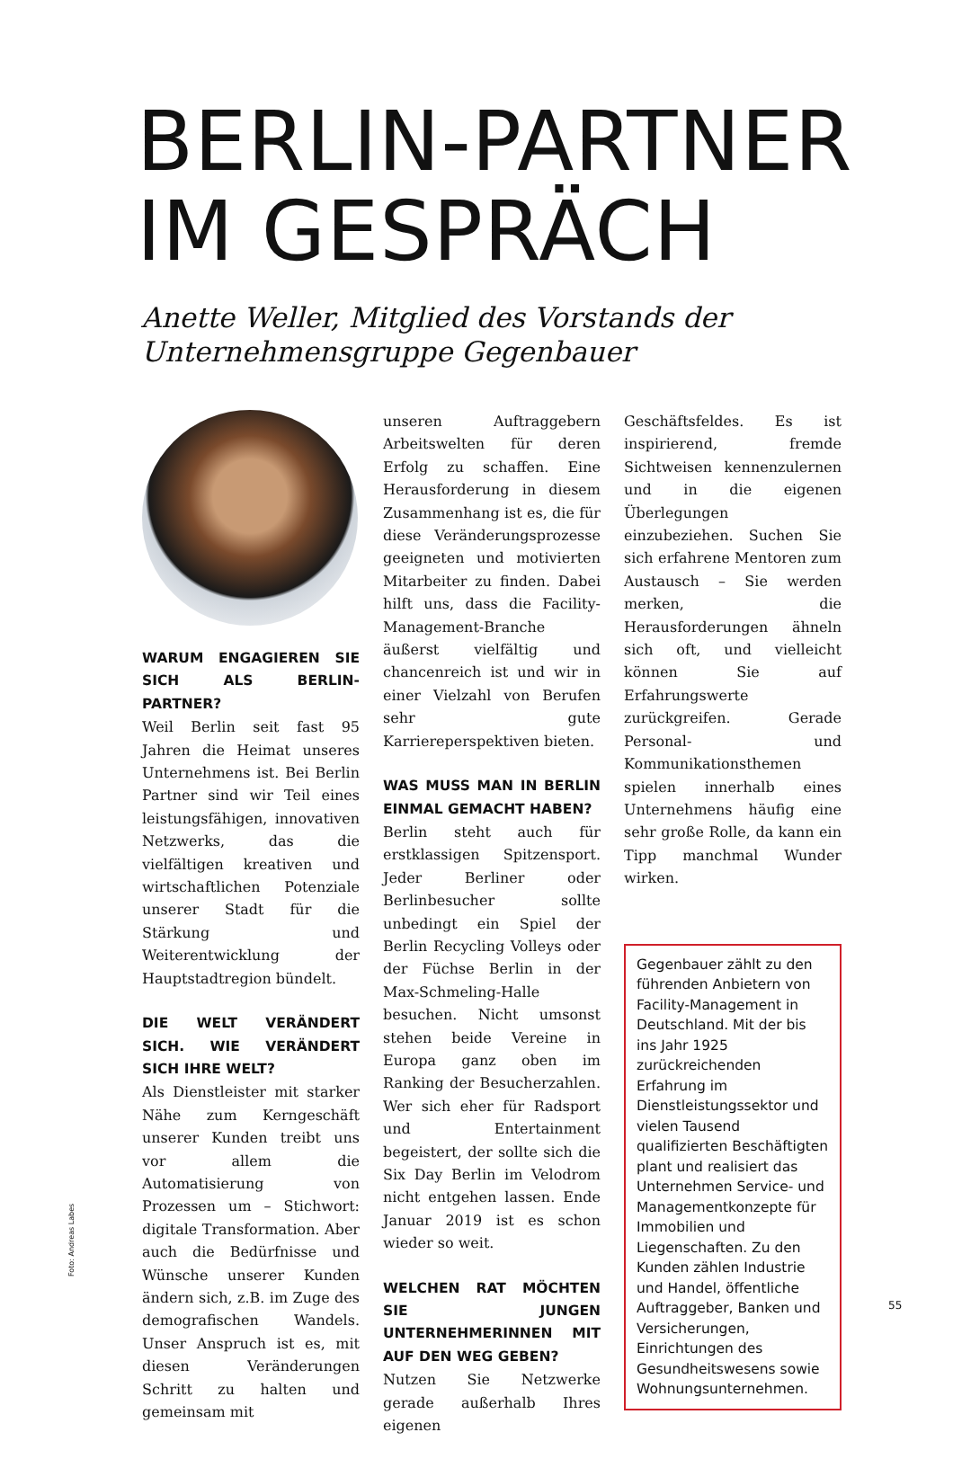BERLIN-PARTNER
IM GESPRÄCH
Anette Weller, Mitglied des Vorstands der
Unternehmensgruppe Gegenbauer
WARUM ENGAGIEREN SIE SICH ALS BERLIN-PARTNER?
Weil Berlin seit fast 95 Jahren die Heimat unseres Unternehmens ist. Bei Berlin Partner sind wir Teil eines leistungsfähigen, innovativen Netzwerks, das die vielfältigen kreativen und wirtschaftlichen Potenziale unserer Stadt für die Stärkung und Weiterentwicklung der Hauptstadtregion bündelt.
DIE WELT VERÄNDERT SICH. WIE VERÄNDERT SICH IHRE WELT?
Als Dienstleister mit starker Nähe zum Kerngeschäft unserer Kunden treibt uns vor allem die Automatisierung von Prozessen um – Stichwort: digitale Transformation. Aber auch die Bedürfnisse und Wünsche unserer Kunden ändern sich, z.B. im Zuge des demografischen Wandels. Unser Anspruch ist es, mit diesen Veränderungen Schritt zu halten und gemeinsam mit
unseren Auftraggebern Arbeitswelten für deren Erfolg zu schaffen. Eine Herausforderung in diesem Zusammenhang ist es, die für diese Veränderungsprozesse geeigneten und motivierten Mitarbeiter zu finden. Dabei hilft uns, dass die Facility-Management-Branche äußerst vielfältig und chancenreich ist und wir in einer Vielzahl von Berufen sehr gute Karriereperspektiven bieten.
WAS MUSS MAN IN BERLIN EINMAL GEMACHT HABEN?
Berlin steht auch für erstklassigen Spitzensport. Jeder Berliner oder Berlinbesucher sollte unbedingt ein Spiel der Berlin Recycling Volleys oder der Füchse Berlin in der Max-Schmeling-Halle besuchen. Nicht umsonst stehen beide Vereine in Europa ganz oben im Ranking der Besucherzahlen. Wer sich eher für Radsport und Entertainment begeistert, der sollte sich die Six Day Berlin im Velodrom nicht entgehen lassen. Ende Januar 2019 ist es schon wieder so weit.
WELCHEN RAT MÖCHTEN SIE JUNGEN UNTERNEHMERINNEN MIT AUF DEN WEG GEBEN?
Nutzen Sie Netzwerke gerade außerhalb Ihres eigenen
Geschäftsfeldes. Es ist inspirierend, fremde Sichtweisen kennenzulernen und in die eigenen Überlegungen einzubeziehen. Suchen Sie sich erfahrene Mentoren zum Austausch – Sie werden merken, die Herausforderungen ähneln sich oft, und vielleicht können Sie auf Erfahrungswerte zurückgreifen. Gerade Personal- und Kommunikationsthemen spielen innerhalb eines Unternehmens häufig eine sehr große Rolle, da kann ein Tipp manchmal Wunder wirken.
Gegenbauer zählt zu den führenden Anbietern von Facility-Management in Deutschland. Mit der bis ins Jahr 1925 zurückreichenden Erfahrung im Dienstleistungssektor und vielen Tausend qualifizierten Beschäftigten plant und realisiert das Unternehmen Service- und Managementkonzepte für Immobilien und Liegenschaften. Zu den Kunden zählen Industrie und Handel, öffentliche Auftraggeber, Banken und Versicherungen, Einrichtungen des Gesundheitswesens sowie Wohnungsunternehmen.
Foto: Andreas Labes
55